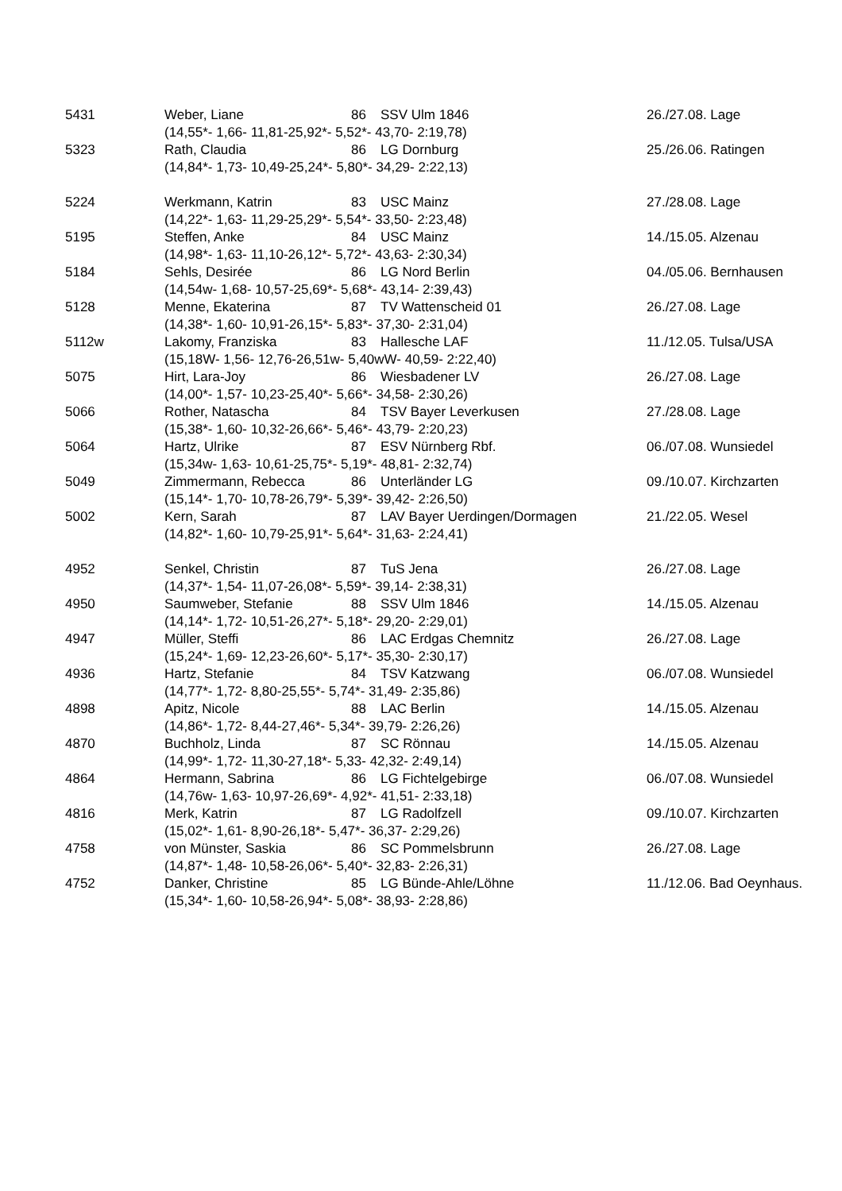| 5431 | Weber, Liane | 86 | SSV Ulm 1846 | 26./27.08. Lage |
| | (14,55*- 1,66- 11,81-25,92*- 5,52*- 43,70- 2:19,78) | | | |
| 5323 | Rath, Claudia | 86 | LG Dornburg | 25./26.06. Ratingen |
| | (14,84*- 1,73- 10,49-25,24*- 5,80*- 34,29- 2:22,13) | | | |
| 5224 | Werkmann, Katrin | 83 | USC Mainz | 27./28.08. Lage |
| | (14,22*- 1,63- 11,29-25,29*- 5,54*- 33,50- 2:23,48) | | | |
| 5195 | Steffen, Anke | 84 | USC Mainz | 14./15.05. Alzenau |
| | (14,98*- 1,63- 11,10-26,12*- 5,72*- 43,63- 2:30,34) | | | |
| 5184 | Sehls, Desirée | 86 | LG Nord Berlin | 04./05.06. Bernhausen |
| | (14,54w- 1,68- 10,57-25,69*- 5,68*- 43,14- 2:39,43) | | | |
| 5128 | Menne, Ekaterina | 87 | TV Wattenscheid 01 | 26./27.08. Lage |
| | (14,38*- 1,60- 10,91-26,15*- 5,83*- 37,30- 2:31,04) | | | |
| 5112w | Lakomy, Franziska | 83 | Hallesche LAF | 11./12.05. Tulsa/USA |
| | (15,18W- 1,56- 12,76-26,51w- 5,40wW- 40,59- 2:22,40) | | | |
| 5075 | Hirt, Lara-Joy | 86 | Wiesbadener LV | 26./27.08. Lage |
| | (14,00*- 1,57- 10,23-25,40*- 5,66*- 34,58- 2:30,26) | | | |
| 5066 | Rother, Natascha | 84 | TSV Bayer Leverkusen | 27./28.08. Lage |
| | (15,38*- 1,60- 10,32-26,66*- 5,46*- 43,79- 2:20,23) | | | |
| 5064 | Hartz, Ulrike | 87 | ESV Nürnberg Rbf. | 06./07.08. Wunsiedel |
| | (15,34w- 1,63- 10,61-25,75*- 5,19*- 48,81- 2:32,74) | | | |
| 5049 | Zimmermann, Rebecca | 86 | Unterländer LG | 09./10.07. Kirchzarten |
| | (15,14*- 1,70- 10,78-26,79*- 5,39*- 39,42- 2:26,50) | | | |
| 5002 | Kern, Sarah | 87 | LAV Bayer Uerdingen/Dormagen | 21./22.05. Wesel |
| | (14,82*- 1,60- 10,79-25,91*- 5,64*- 31,63- 2:24,41) | | | |
| 4952 | Senkel, Christin | 87 | TuS Jena | 26./27.08. Lage |
| | (14,37*- 1,54- 11,07-26,08*- 5,59*- 39,14- 2:38,31) | | | |
| 4950 | Saumweber, Stefanie | 88 | SSV Ulm 1846 | 14./15.05. Alzenau |
| | (14,14*- 1,72- 10,51-26,27*- 5,18*- 29,20- 2:29,01) | | | |
| 4947 | Müller, Steffi | 86 | LAC Erdgas Chemnitz | 26./27.08. Lage |
| | (15,24*- 1,69- 12,23-26,60*- 5,17*- 35,30- 2:30,17) | | | |
| 4936 | Hartz, Stefanie | 84 | TSV Katzwang | 06./07.08. Wunsiedel |
| | (14,77*- 1,72- 8,80-25,55*- 5,74*- 31,49- 2:35,86) | | | |
| 4898 | Apitz, Nicole | 88 | LAC Berlin | 14./15.05. Alzenau |
| | (14,86*- 1,72- 8,44-27,46*- 5,34*- 39,79- 2:26,26) | | | |
| 4870 | Buchholz, Linda | 87 | SC Rönnau | 14./15.05. Alzenau |
| | (14,99*- 1,72- 11,30-27,18*- 5,33- 42,32- 2:49,14) | | | |
| 4864 | Hermann, Sabrina | 86 | LG Fichtelgebirge | 06./07.08. Wunsiedel |
| | (14,76w- 1,63- 10,97-26,69*- 4,92*- 41,51- 2:33,18) | | | |
| 4816 | Merk, Katrin | 87 | LG Radolfzell | 09./10.07. Kirchzarten |
| | (15,02*- 1,61- 8,90-26,18*- 5,47*- 36,37- 2:29,26) | | | |
| 4758 | von Münster, Saskia | 86 | SC Pommelsbrunn | 26./27.08. Lage |
| | (14,87*- 1,48- 10,58-26,06*- 5,40*- 32,83- 2:26,31) | | | |
| 4752 | Danker, Christine | 85 | LG Bünde-Ahle/Löhne | 11./12.06. Bad Oeynhaus. |
| | (15,34*- 1,60- 10,58-26,94*- 5,08*- 38,93- 2:28,86) | | | |